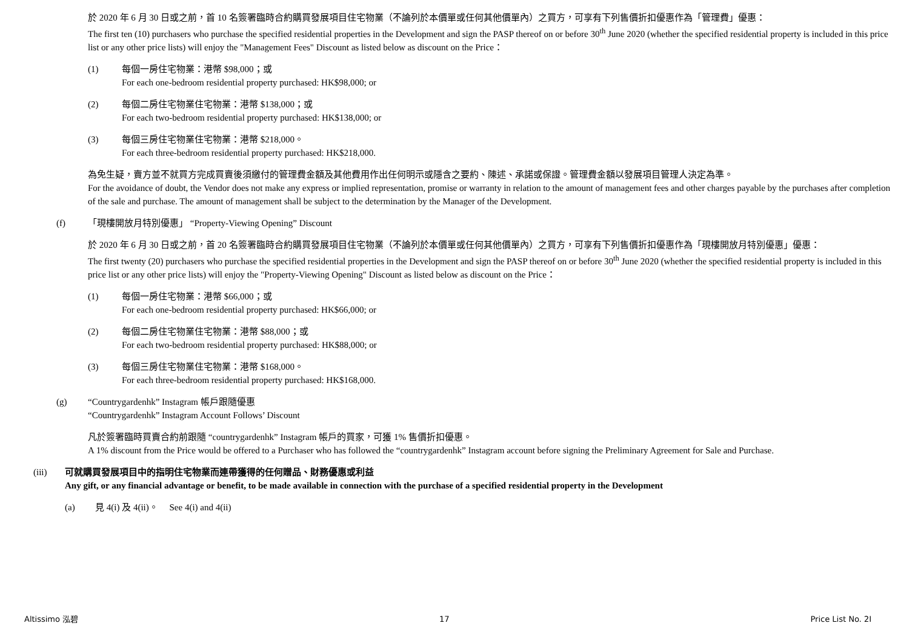於 2020 年 6 月 30 日或之前，首 10 名簽署臨時合約購買發展項目住宅物業（不論列於本價單或任何其他價單內）之買方，可享有下列售價折扣優惠作為「管理費」優惠：
The first ten (10) purchasers who purchase the specified residential properties in the Development and sign the PASP thereof on or before 30<sup>th</sup> June 2020 (whether the specified residential property is included in this price list or any other price lists) will enjoy the "Management Fees" Discount as listed below as discount on the Price：
(1) 每個一房住宅物業：港幣 $98,000；或
For each one-bedroom residential property purchased: HK$98,000; or
(2) 每個二房住宅物業住宅物業：港幣 $138,000；或
For each two-bedroom residential property purchased: HK$138,000; or
(3) 每個三房住宅物業住宅物業：港幣 $218,000。
For each three-bedroom residential property purchased: HK$218,000.
為免生疑，賣方並不就買方完成買賣後須繳付的管理費金額及其他費用作出任何明示或隱含之要約、陳述、承諾或保證。管理費金額以發展項目管理人決定為準。
For the avoidance of doubt, the Vendor does not make any express or implied representation, promise or warranty in relation to the amount of management fees and other charges payable by the purchases after completion of the sale and purchase. The amount of management shall be subject to the determination by the Manager of the Development.
(f) 「現樓開放月特別優惠」 “Property-Viewing Opening” Discount
於 2020 年 6 月 30 日或之前，首 20 名簽署臨時合約購買發展項目住宅物業（不論列於本價單或任何其他價單內）之買方，可享有下列售價折扣優惠作為「現樓開放月特別優惠」優惠：
The first twenty (20) purchasers who purchase the specified residential properties in the Development and sign the PASP thereof on or before 30<sup>th</sup> June 2020 (whether the specified residential property is included in this price list or any other price lists) will enjoy the "Property-Viewing Opening" Discount as listed below as discount on the Price：
(1) 每個一房住宅物業：港幣 $66,000；或
For each one-bedroom residential property purchased: HK$66,000; or
(2) 每個二房住宅物業住宅物業：港幣 $88,000；或
For each two-bedroom residential property purchased: HK$88,000; or
(3) 每個三房住宅物業住宅物業：港幣 $168,000。
For each three-bedroom residential property purchased: HK$168,000.
(g) “Countrygardenhk” Instagram 帳戶跟隨優惠
“Countrygardenhk” Instagram Account Follows’ Discount
凡於簽署臨時買賣合約前跟隨 “countrygardenhk” Instagram 帳戶的買家，可獲 1% 售價折扣優惠。
A 1% discount from the Price would be offered to a Purchaser who has followed the “countrygardenhk” Instagram account before signing the Preliminary Agreement for Sale and Purchase.
(iii) 可就購買發展項目中的指明住宅物業而連帶獲得的任何贈品、財務優惠或利益
Any gift, or any financial advantage or benefit, to be made available in connection with the purchase of a specified residential property in the Development
(a) 見 4(i) 及 4(ii)。 See 4(i) and 4(ii)
Altissimo 泓碧 17 Price List No. 2I